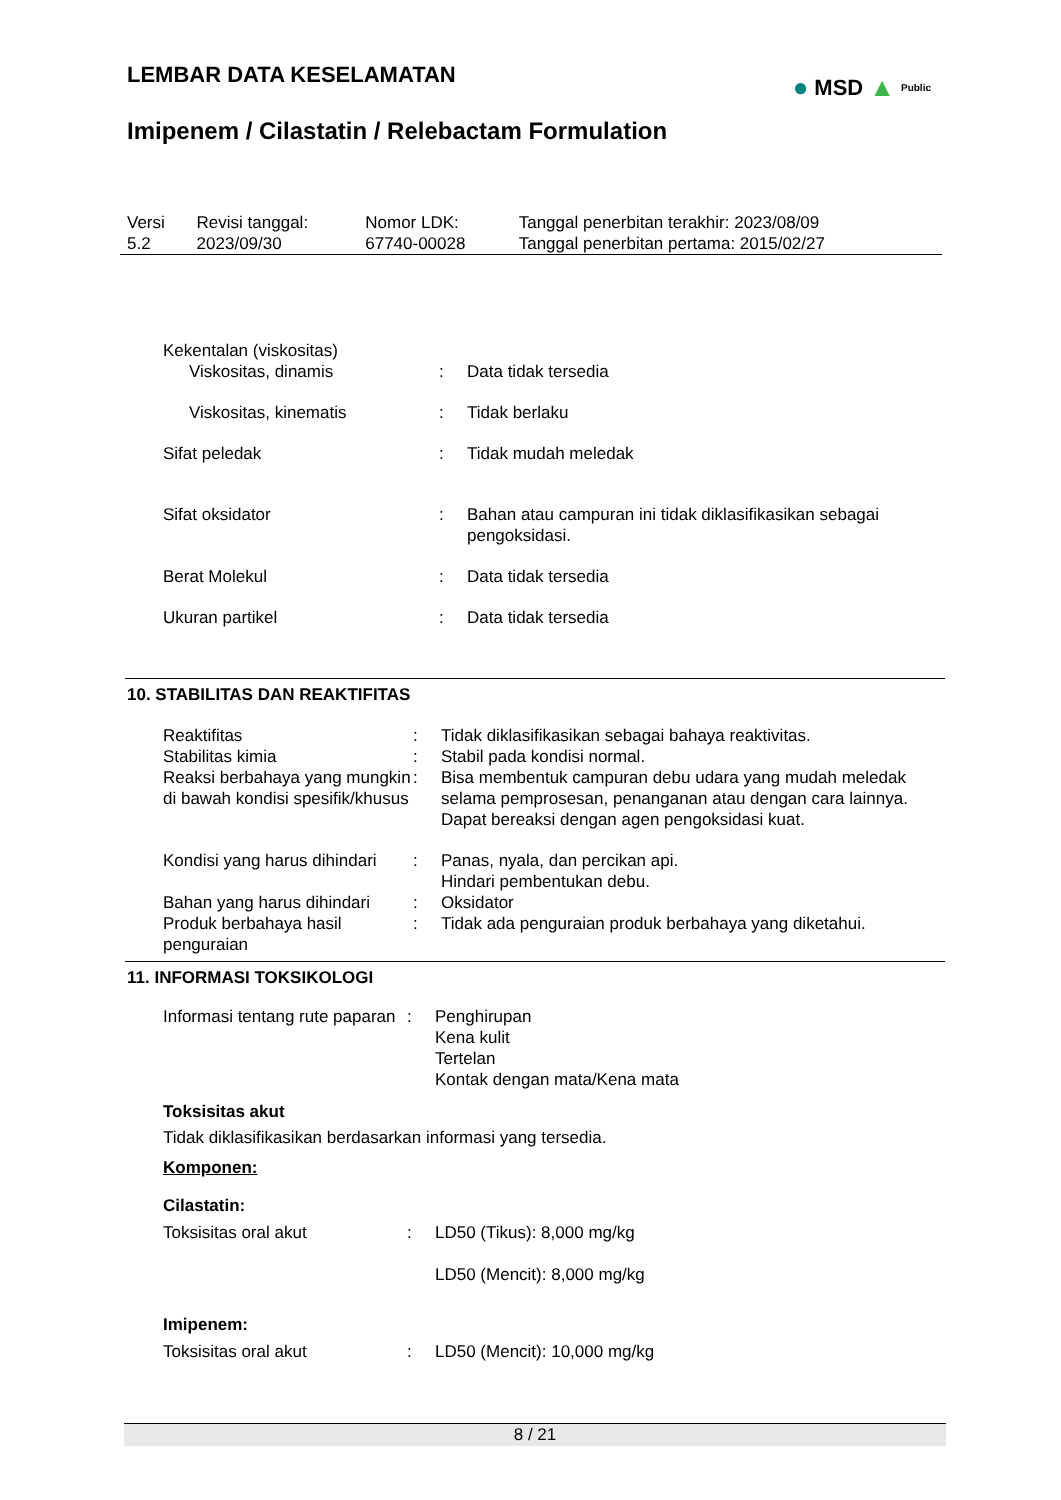LEMBAR DATA KESELAMATAN
Imipenem / Cilastatin / Relebactam Formulation
● MSD ▲ Public
| Versi 5.2 | Revisi tanggal: 2023/09/30 | Nomor LDK: 67740-00028 | Tanggal penerbitan terakhir: 2023/08/09 Tanggal penerbitan pertama: 2015/02/27 |
| Kekentalan (viskositas) | | |
| Viskositas, dinamis | : | Data tidak tersedia |
| Viskositas, kinematis | : | Tidak berlaku |
| Sifat peledak | : | Tidak mudah meledak |
| Sifat oksidator | : | Bahan atau campuran ini tidak diklasifikasikan sebagai pengoksidasi. |
| Berat Molekul | : | Data tidak tersedia |
| Ukuran partikel | : | Data tidak tersedia |
10. STABILITAS DAN REAKTIFITAS
| Reaktifitas | : | Tidak diklasifikasikan sebagai bahaya reaktivitas. |
| Stabilitas kimia | : | Stabil pada kondisi normal. |
| Reaksi berbahaya yang mungkin di bawah kondisi spesifik/khusus | : | Bisa membentuk campuran debu udara yang mudah meledak selama pemprosesan, penanganan atau dengan cara lainnya. Dapat bereaksi dengan agen pengoksidasi kuat. |
| Kondisi yang harus dihindari | : | Panas, nyala, dan percikan api. Hindari pembentukan debu. |
| Bahan yang harus dihindari | : | Oksidator |
| Produk berbahaya hasil penguraian | : | Tidak ada penguraian produk berbahaya yang diketahui. |
11. INFORMASI TOKSIKOLOGI
| Informasi tentang rute paparan | : | Penghirupan Kena kulit Tertelan Kontak dengan mata/Kena mata |
Toksisitas akut
Tidak diklasifikasikan berdasarkan informasi yang tersedia.
Komponen:
Cilastatin:
| Toksisitas oral akut | : | LD50 (Tikus): 8,000 mg/kg LD50 (Mencit): 8,000 mg/kg |
Imipenem:
| Toksisitas oral akut | : | LD50 (Mencit): 10,000 mg/kg |
8 / 21